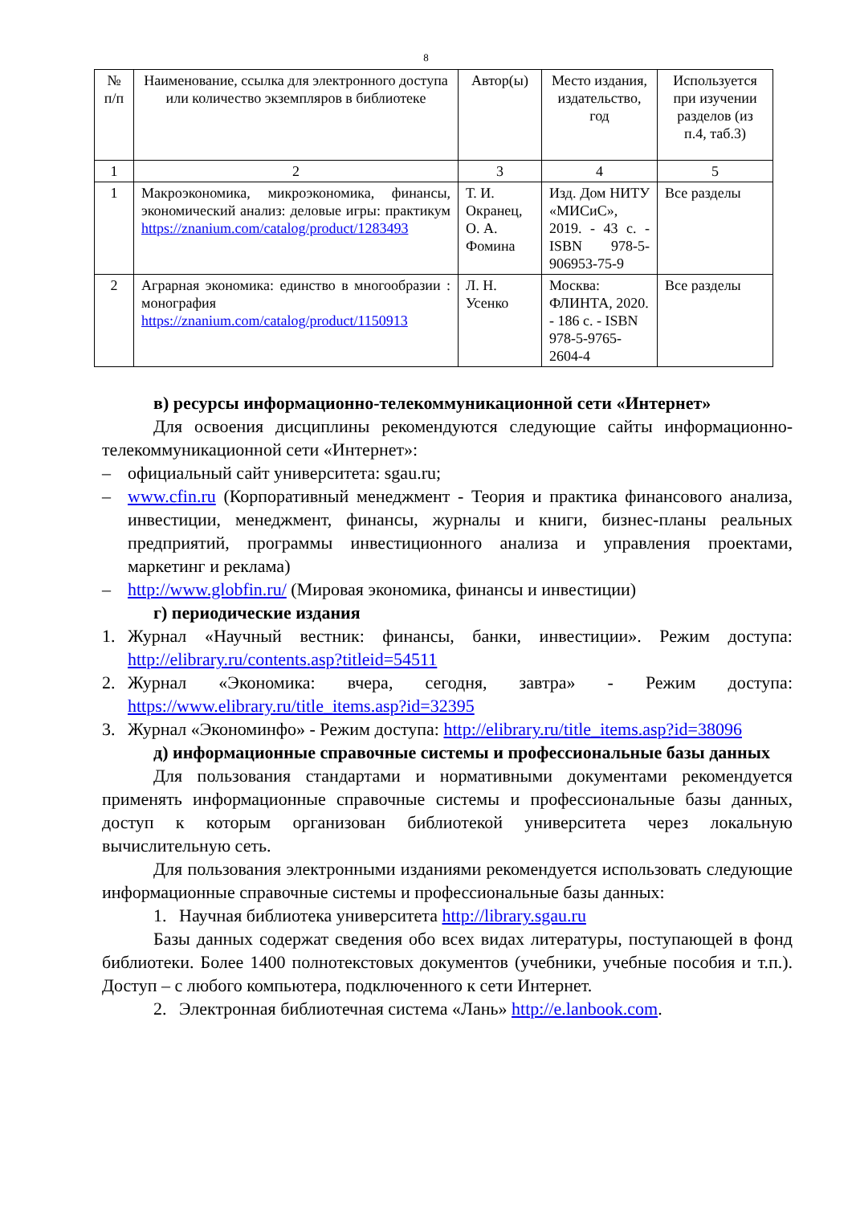8
| № п/п | Наименование, ссылка для электронного доступа или количество экземпляров в библиотеке | Автор(ы) | Место издания, издательство, год | Используется при изучении разделов (из п.4, таб.3) |
| --- | --- | --- | --- | --- |
| 1 | 2 | 3 | 4 | 5 |
| 1 | Макроэкономика, микроэкономика, финансы, экономический анализ: деловые игры: практикум https://znanium.com/catalog/product/1283493 | Т. И. Окранец, О. А. Фомина | Изд. Дом НИТУ «МИСиС», 2019. - 43 с. - ISBN 978-5-906953-75-9 | Все разделы |
| 2 | Аграрная экономика: единство в многообразии : монография https://znanium.com/catalog/product/1150913 | Л. Н. Усенко | Москва: ФЛИНТА, 2020. - 186 с. - ISBN 978-5-9765-2604-4 | Все разделы |
в) ресурсы информационно-телекоммуникационной сети «Интернет»
Для освоения дисциплины рекомендуются следующие сайты информационно-телекоммуникационной сети «Интернет»:
– официальный сайт университета: sgau.ru;
– www.cfin.ru (Корпоративный менеджмент - Теория и практика финансового анализа, инвестиции, менеджмент, финансы, журналы и книги, бизнес-планы реальных предприятий, программы инвестиционного анализа и управления проектами, маркетинг и реклама)
– http://www.globfin.ru/ (Мировая экономика, финансы и инвестиции)
г) периодические издания
1. Журнал «Научный вестник: финансы, банки, инвестиции». Режим доступа: http://elibrary.ru/contents.asp?titleid=54511
2. Журнал «Экономика: вчера, сегодня, завтра» - Режим доступа: https://www.elibrary.ru/title_items.asp?id=32395
3. Журнал «Экономинфо» - Режим доступа: http://elibrary.ru/title_items.asp?id=38096
д) информационные справочные системы и профессиональные базы данных
Для пользования стандартами и нормативными документами рекомендуется применять информационные справочные системы и профессиональные базы данных, доступ к которым организован библиотекой университета через локальную вычислительную сеть.
Для пользования электронными изданиями рекомендуется использовать следующие информационные справочные системы и профессиональные базы данных:
1. Научная библиотека университета http://library.sgau.ru
Базы данных содержат сведения обо всех видах литературы, поступающей в фонд библиотеки. Более 1400 полнотекстовых документов (учебники, учебные пособия и т.п.). Доступ – с любого компьютера, подключенного к сети Интернет.
2. Электронная библиотечная система «Лань» http://e.lanbook.com.